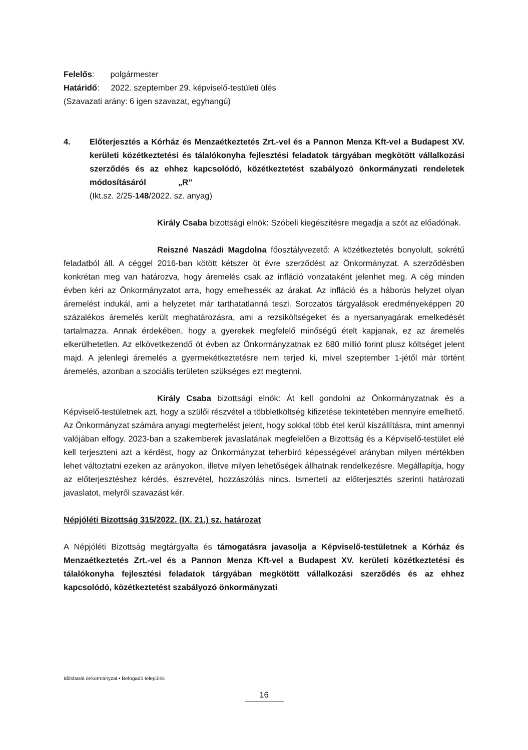Felelős: polgármester
Határidő: 2022. szeptember 29. képviselő-testületi ülés
(Szavazati arány: 6 igen szavazat, egyhangú)
4. Előterjesztés a Kórház és Menzaétkeztetés Zrt.-vel és a Pannon Menza Kft-vel a Budapest XV. kerületi közétkeztetési és tálalókonyha fejlesztési feladatok tárgyában megkötött vállalkozási szerződés és az ehhez kapcsolódó, közétkeztetést szabályozó önkormányzati rendeletek módosításáról „R”
(Ikt.sz. 2/25-148/2022. sz. anyag)
Király Csaba bizottsági elnök: Szóbeli kiegészítésre megadja a szót az előadónak.
Reisz­né Naszádi Magdolna főosztályvezető: A közétkeztetés bonyolult, sokrétű feladatból áll. A céggel 2016-ban kötött kétszer öt évre szerződést az Önkormányzat. A szerződésben konkrétan meg van határozva, hogy áremelés csak az infláció vonzataként jelenhet meg. A cég minden évben kéri az Önkormányzatot arra, hogy emelhessék az árakat. Az infláció és a háborús helyzet olyan áremelést indukál, ami a helyzetet már tarthatatlanná teszi. Sorozatos tárgyalások eredményeképpen 20 százalékos áremelés került meghatározásra, ami a rezsiköltségeket és a nyersanyagárak emelkedését tartalmazza. Annak érdekében, hogy a gyerekek megfelelő minőségű ételt kapjanak, ez az áremelés elkerülhetetlen. Az elkövetkezendő öt évben az Önkormányzatnak ez 680 millió forint plusz költséget jelent majd. A jelenlegi áremelés a gyermekétkeztetésre nem terjed ki, mivel szeptember 1-jétől már történt áremelés, azonban a szociális területen szükséges ezt megtenni.
Király Csaba bizottsági elnök: Át kell gondolni az Önkormányzatnak és a Képviselő-testületnek azt, hogy a szülői részvétel a többletköltség kifizetése tekintetében mennyire emelhető. Az Önkormányzat számára anyagi megterhelést jelent, hogy sokkal több étel kerül kiszállításra, mint amennyi valójában elfogy. 2023-ban a szakemberek javaslatának megfelelően a Bizottság és a Képviselő-testület elé kell terjeszteni azt a kérdést, hogy az Önkormányzat teherbíró képességével arányban milyen mértékben lehet változtatni ezeken az arányokon, illetve milyen lehetőségek állhatnak rendelkezésre. Megállapítja, hogy az előterjesztéshez kérdés, észrevétel, hozzászólás nincs. Ismerteti az előterjesztés szerinti határozati javaslatot, melyről szavazást kér.
Népjóléti Bizottság 315/2022. (IX. 21.) sz. határozat
A Népjóléti Bizottság megtárgyalta és támogatásra javasolja a Képviselő-testületnek a Kórház és Menzaétkeztetés Zrt.-vel és a Pannon Menza Kft-vel a Budapest XV. kerületi közétkeztetési és tálalókonyha fejlesztési feladatok tárgyában megkötött vállalkozási szerződés és az ehhez kapcsolódó, közétkeztetést szabályozó önkormányzati
Idősbarát önkormányzat • Befogadó település
16